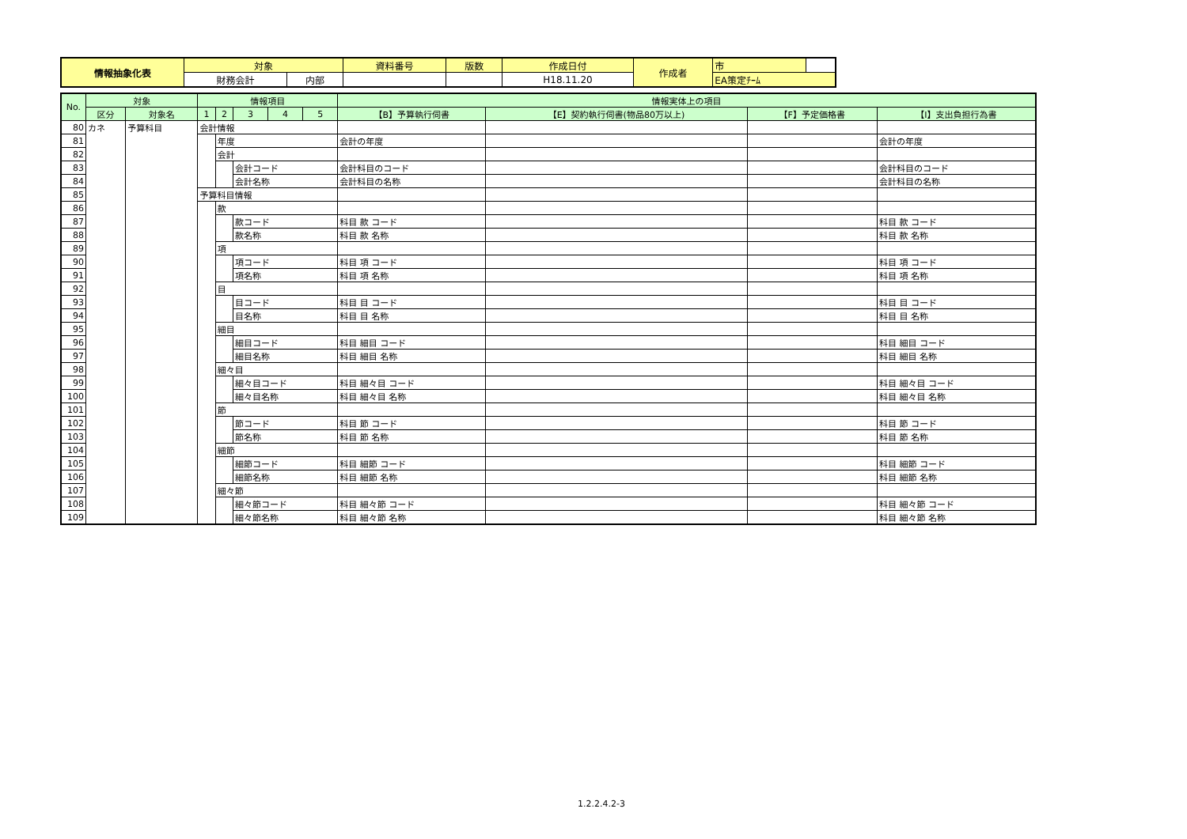| 情報抽象化表 | 対象 | | 資料番号 | 版数 | 作成日付 | 作成者 | 市 | |
| | 財務会計 | 内部 | | | H18.11.20 | | EA策定ﾁｰﾑ | |
| No. | 対象 | | 情報項目 | | | | | 情報実体上の項目 | | | |
| --- | --- | --- | --- | --- | --- | --- | --- | --- | --- | --- | --- |
| | 区分 | 対象名 | 1 | 2 | 3 | 4 | 5 | 【B】予算執行伺書 | 【E】契約執行伺書(物品80万以上) | 【F】予定価格書 | 【I】支出負担行為書 |
| 80 | カネ | 予算科目 | 会計情報 | | | | | | | | |
| 81 | | | | 年度 | | | | 会計の年度 | | | 会計の年度 |
| 82 | | | | 会計 | | | | | | | |
| 83 | | | | | 会計コード | | | 会計科目のコード | | | 会計科目のコード |
| 84 | | | | | 会計名称 | | | 会計科目の名称 | | | 会計科目の名称 |
| 85 | | | 予算科目情報 | | | | | | | | |
| 86 | | | | 款 | | | | | | | |
| 87 | | | | | 款コード | | | 科目 款 コード | | | 科目 款 コード |
| 88 | | | | | 款名称 | | | 科目 款 名称 | | | 科目 款 名称 |
| 89 | | | | 項 | | | | | | | |
| 90 | | | | | 項コード | | | 科目 項 コード | | | 科目 項 コード |
| 91 | | | | | 項名称 | | | 科目 項 名称 | | | 科目 項 名称 |
| 92 | | | | 目 | | | | | | | |
| 93 | | | | | 目コード | | | 科目 目 コード | | | 科目 目 コード |
| 94 | | | | | 目名称 | | | 科目 目 名称 | | | 科目 目 名称 |
| 95 | | | | 細目 | | | | | | | |
| 96 | | | | | 細目コード | | | 科目 細目 コード | | | 科目 細目 コード |
| 97 | | | | | 細目名称 | | | 科目 細目 名称 | | | 科目 細目 名称 |
| 98 | | | | 細々目 | | | | | | | |
| 99 | | | | | 細々目コード | | | 科目 細々目 コード | | | 科目 細々目 コード |
| 100 | | | | | 細々目名称 | | | 科目 細々目 名称 | | | 科目 細々目 名称 |
| 101 | | | | 節 | | | | | | | |
| 102 | | | | | 節コード | | | 科目 節 コード | | | 科目 節 コード |
| 103 | | | | | 節名称 | | | 科目 節 名称 | | | 科目 節 名称 |
| 104 | | | | 細節 | | | | | | | |
| 105 | | | | | 細節コード | | | 科目 細節 コード | | | 科目 細節 コード |
| 106 | | | | | 細節名称 | | | 科目 細節 名称 | | | 科目 細節 名称 |
| 107 | | | | 細々節 | | | | | | | |
| 108 | | | | | 細々節コード | | | 科目 細々節 コード | | | 科目 細々節 コード |
| 109 | | | | | 細々節名称 | | | 科目 細々節 名称 | | | 科目 細々節 名称 |
1.2.2.4.2-3